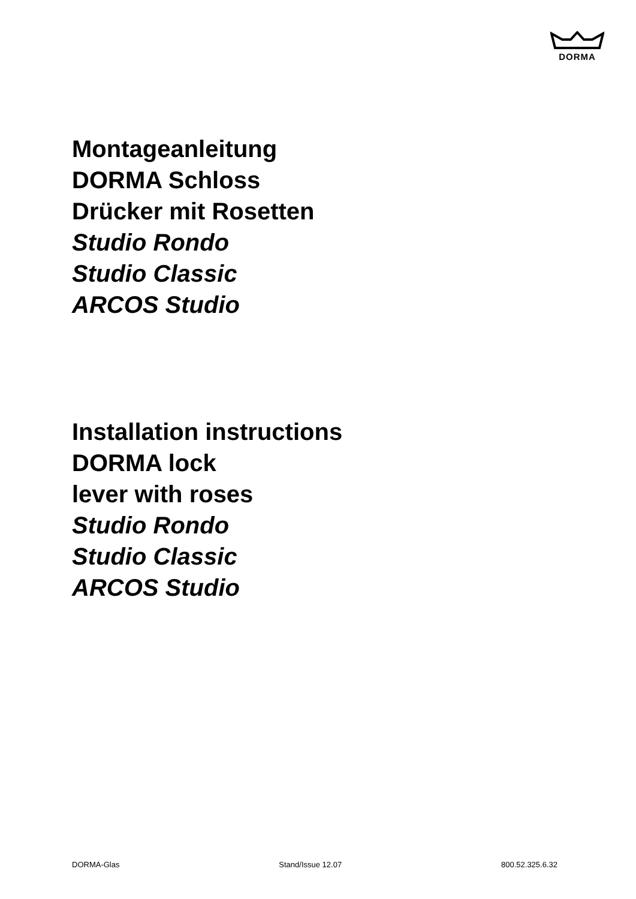DORMA
Montageanleitung
DORMA Schloss
Drücker mit Rosetten
Studio Rondo
Studio Classic
ARCOS Studio
Installation instructions
DORMA lock
lever with roses
Studio Rondo
Studio Classic
ARCOS Studio
DORMA-Glas Stand/Issue 12.07 800.52.325.6.32